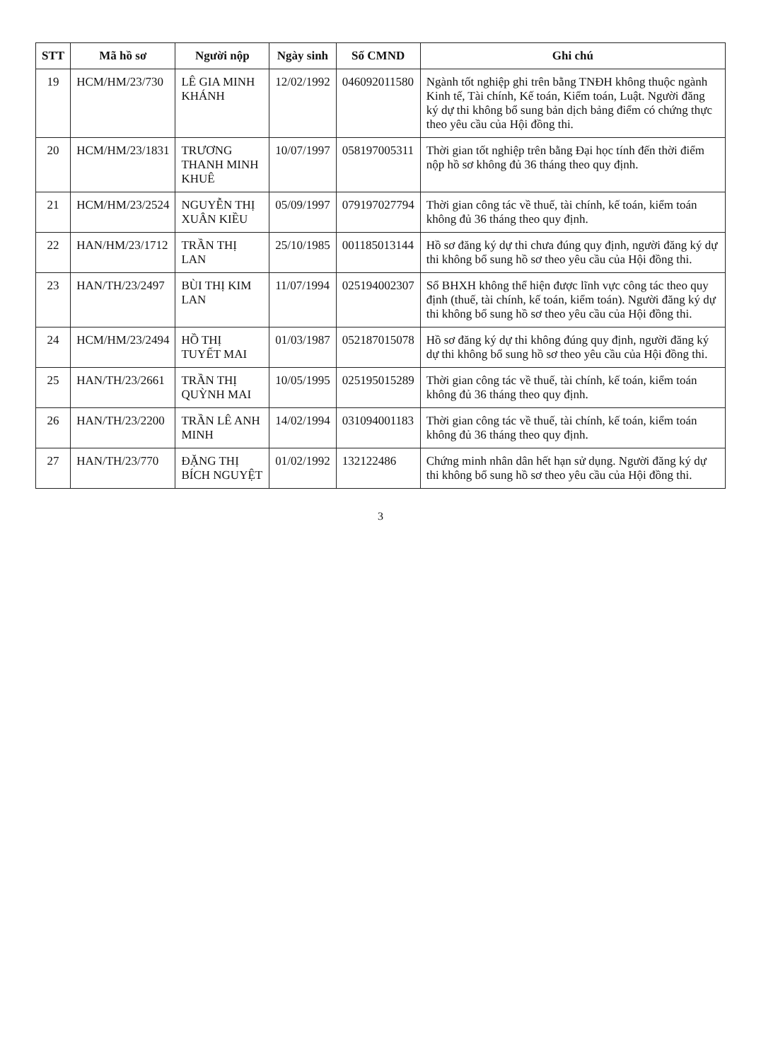| STT | Mã hồ sơ | Người nộp | Ngày sinh | Số CMND | Ghi chú |
| --- | --- | --- | --- | --- | --- |
| 19 | HCM/HM/23/730 | LÊ GIA MINH KHÁNH | 12/02/1992 | 046092011580 | Ngành tốt nghiệp ghi trên bằng TNĐH không thuộc ngành Kinh tế, Tài chính, Kế toán, Kiểm toán, Luật. Người đăng ký dự thi không bổ sung bản dịch bảng điểm có chứng thực theo yêu cầu của Hội đồng thi. |
| 20 | HCM/HM/23/1831 | TRƯƠNG THANH MINH KHUÊ | 10/07/1997 | 058197005311 | Thời gian tốt nghiệp trên bằng Đại học tính đến thời điểm nộp hồ sơ không đủ 36 tháng theo quy định. |
| 21 | HCM/HM/23/2524 | NGUYỄN THỊ XUÂN KIỀU | 05/09/1997 | 079197027794 | Thời gian công tác về thuế, tài chính, kế toán, kiểm toán không đủ 36 tháng theo quy định. |
| 22 | HAN/HM/23/1712 | TRẦN THỊ LAN | 25/10/1985 | 001185013144 | Hồ sơ đăng ký dự thi chưa đúng quy định, người đăng ký dự thi không bổ sung hồ sơ theo yêu cầu của Hội đồng thi. |
| 23 | HAN/TH/23/2497 | BÙI THỊ KIM LAN | 11/07/1994 | 025194002307 | Sổ BHXH không thể hiện được lĩnh vực công tác theo quy định (thuế, tài chính, kế toán, kiểm toán). Người đăng ký dự thi không bổ sung hồ sơ theo yêu cầu của Hội đồng thi. |
| 24 | HCM/HM/23/2494 | HỒ THỊ TUYẾT MAI | 01/03/1987 | 052187015078 | Hồ sơ đăng ký dự thi không đúng quy định, người đăng ký dự thi không bổ sung hồ sơ theo yêu cầu của Hội đồng thi. |
| 25 | HAN/TH/23/2661 | TRẦN THỊ QUỲNH MAI | 10/05/1995 | 025195015289 | Thời gian công tác về thuế, tài chính, kế toán, kiểm toán không đủ 36 tháng theo quy định. |
| 26 | HAN/TH/23/2200 | TRẦN LÊ ANH MINH | 14/02/1994 | 031094001183 | Thời gian công tác về thuế, tài chính, kế toán, kiểm toán không đủ 36 tháng theo quy định. |
| 27 | HAN/TH/23/770 | ĐẶNG THỊ BÍCH NGUYỆT | 01/02/1992 | 132122486 | Chứng minh nhân dân hết hạn sử dụng. Người đăng ký dự thi không bổ sung hồ sơ theo yêu cầu của Hội đồng thi. |
3